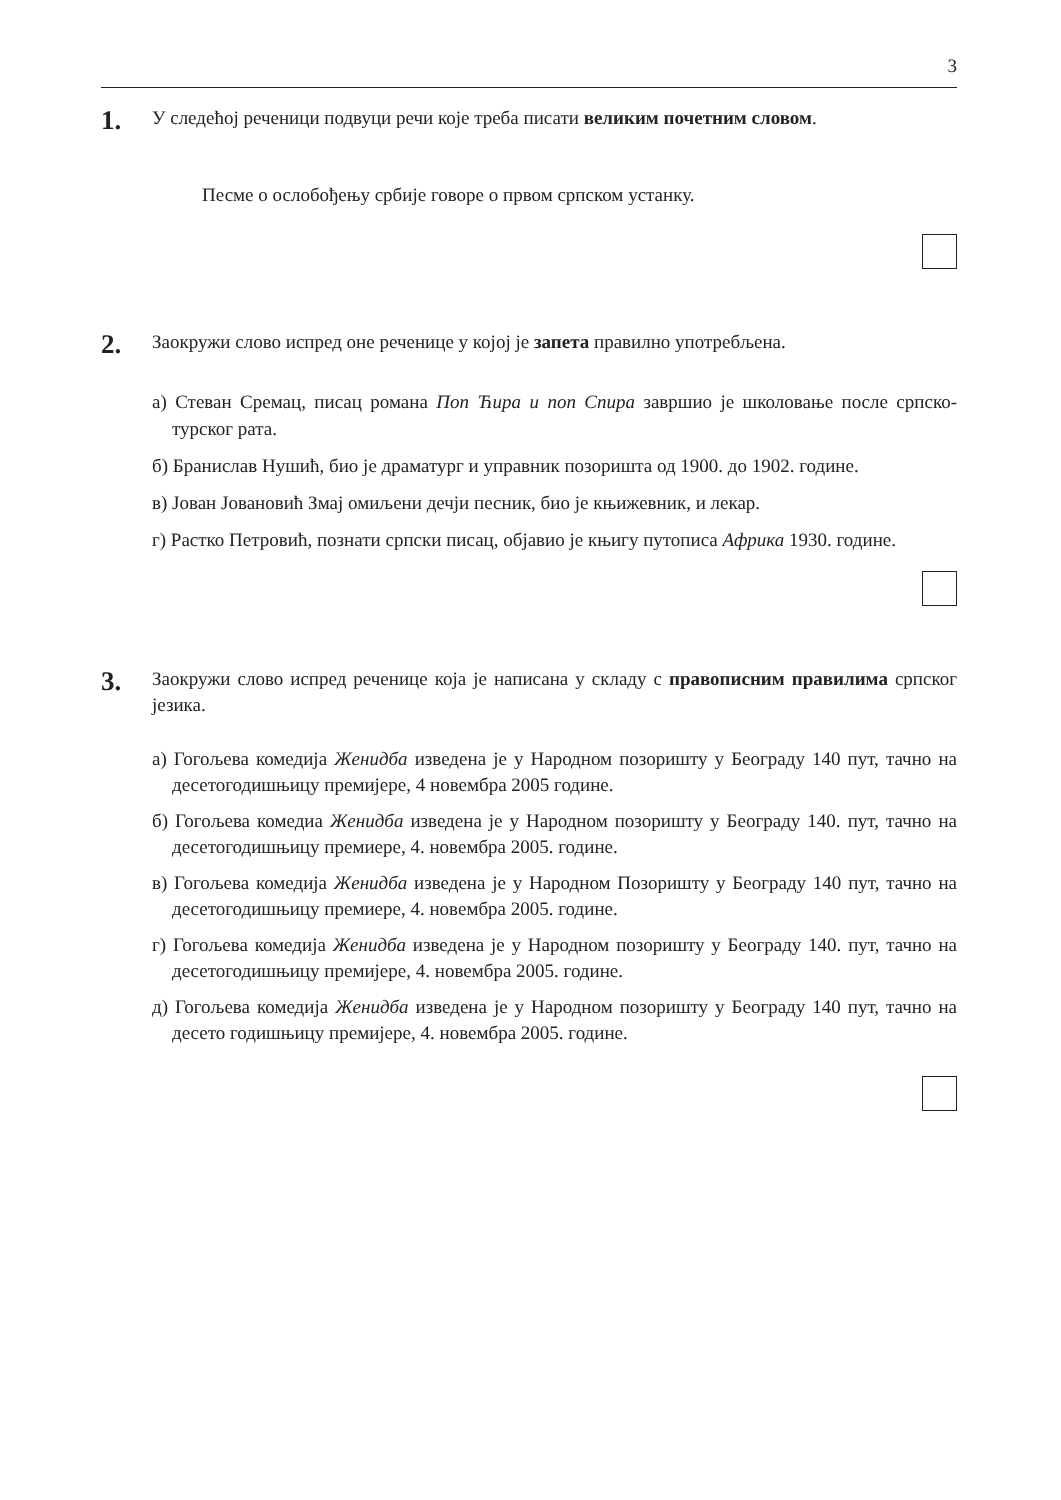3
1.
У следећој реченици подвуци речи које треба писати великим почетним словом.
Песме о ослобођењу србије говоре о првом српском устанку.
2.
Заокружи слово испред оне реченице у којој је запета правилно употребљена.
а) Стеван Сремац, писац романа Поп Ћира и поп Спира завршио је школовање после српско-турског рата.
б) Бранислав Нушић, био је драматург и управник позоришта од 1900. до 1902. године.
в) Јован Јовановић Змај омиљени дечји песник, био је књижевник, и лекар.
г) Растко Петровић, познати српски писац, објавио је књигу путописа Африка 1930. године.
3.
Заокружи слово испред реченице која је написана у складу с правописним правилима српског језика.
а) Гогољева комедија Женидба изведена је у Народном позоришту у Београду 140 пут, тачно на десетогодишњицу премијере, 4 новембра 2005 године.
б) Гогољева комедиа Женидба изведена је у Народном позоришту у Београду 140. пут, тачно на десетогодишњицу премиере, 4. новембра 2005. године.
в) Гогољева комедија Женидба изведена је у Народном Позоришту у Београду 140 пут, тачно на десетогодишњицу премиере, 4. новембра 2005. године.
г) Гогољева комедија Женидба изведена је у Народном позоришту у Београду 140. пут, тачно на десетогодишњицу премијере, 4. новембра 2005. године.
д) Гогољева комедија Женидба изведена је у Народном позоришту у Београду 140 пут, тачно на десето годишњицу премијере, 4. новембра 2005. године.